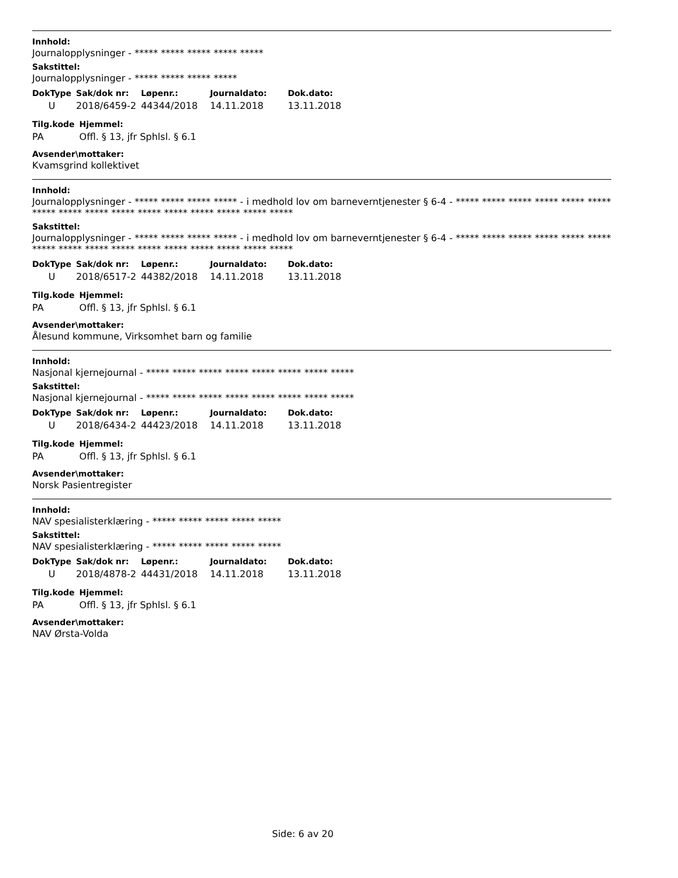Innhold:
Journalopplysninger - ***** ***** ***** ***** *****
Sakstittel:
Journalopplysninger - ***** ***** ***** *****
| DokType | Sak/dok nr: | Løpenr.: | Journaldato: | Dok.dato: |
| --- | --- | --- | --- | --- |
| U | 2018/6459-2 | 44344/2018 | 14.11.2018 | 13.11.2018 |
| Tilg.kode | Hjemmel: |
| --- | --- |
| PA | Offl. § 13, jfr Sphlsl. § 6.1 |
Avsender\mottaker:
Kvamsgrind kollektivet
Innhold:
Journalopplysninger - ***** ***** ***** ***** - i medhold lov om barneverntjenester § 6-4 - ***** ***** ***** ***** ***** ***** ***** ***** ***** ***** ***** ***** ***** ***** ***** *****
Sakstittel:
Journalopplysninger - ***** ***** ***** ***** - i medhold lov om barneverntjenester § 6-4 - ***** ***** ***** ***** ***** ***** ***** ***** ***** ***** ***** ***** ***** ***** ***** *****
| DokType | Sak/dok nr: | Løpenr.: | Journaldato: | Dok.dato: |
| --- | --- | --- | --- | --- |
| U | 2018/6517-2 | 44382/2018 | 14.11.2018 | 13.11.2018 |
| Tilg.kode | Hjemmel: |
| --- | --- |
| PA | Offl. § 13, jfr Sphlsl. § 6.1 |
Avsender\mottaker:
Ålesund kommune, Virksomhet barn og familie
Innhold:
Nasjonal kjernejournal - ***** ***** ***** ***** ***** ***** ***** *****
Sakstittel:
Nasjonal kjernejournal - ***** ***** ***** ***** ***** ***** ***** *****
| DokType | Sak/dok nr: | Løpenr.: | Journaldato: | Dok.dato: |
| --- | --- | --- | --- | --- |
| U | 2018/6434-2 | 44423/2018 | 14.11.2018 | 13.11.2018 |
| Tilg.kode | Hjemmel: |
| --- | --- |
| PA | Offl. § 13, jfr Sphlsl. § 6.1 |
Avsender\mottaker:
Norsk Pasientregister
Innhold:
NAV spesialisterklæring - ***** ***** ***** ***** *****
Sakstittel:
NAV spesialisterklæring - ***** ***** ***** ***** *****
| DokType | Sak/dok nr: | Løpenr.: | Journaldato: | Dok.dato: |
| --- | --- | --- | --- | --- |
| U | 2018/4878-2 | 44431/2018 | 14.11.2018 | 13.11.2018 |
| Tilg.kode | Hjemmel: |
| --- | --- |
| PA | Offl. § 13, jfr Sphlsl. § 6.1 |
Avsender\mottaker:
NAV Ørsta-Volda
Side: 6 av 20